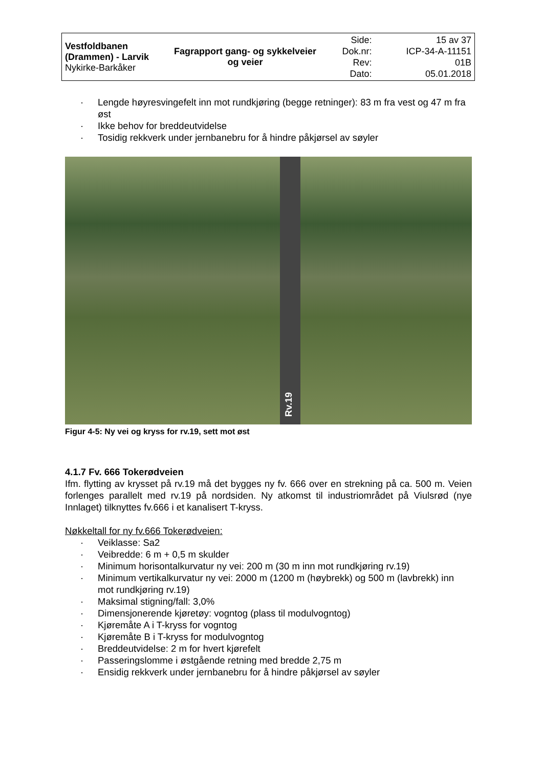| Vestfoldbanen (Drammen) - Larvik Nykirke-Barkåker | Fagrapport gang- og sykkelveier og veier | Side: Dok.nr: Rev: Dato: | 15 av 37 ICP-34-A-11151 01B 05.01.2018 |
· Lengde høyresvingefelt inn mot rundkjøring (begge retninger): 83 m fra vest og 47 m fra øst
· Ikke behov for breddeutvidelse
· Tosidig rekkverk under jernbanebru for å hindre påkjørsel av søyler
Rv.19
Figur 4-5: Ny vei og kryss for rv.19, sett mot øst
4.1.7 Fv. 666 Tokerødveien
Ifm. flytting av krysset på rv.19 må det bygges ny fv. 666 over en strekning på ca. 500 m. Veien forlenges parallelt med rv.19 på nordsiden. Ny atkomst til industriområdet på Viulsrød (nye Innlaget) tilknyttes fv.666 i et kanalisert T-kryss.
Nøkkeltall for ny fv.666 Tokerødveien:
· Veiklasse: Sa2
· Veibredde: 6 m + 0,5 m skulder
· Minimum horisontalkurvatur ny vei: 200 m (30 m inn mot rundkjøring rv.19)
· Minimum vertikalkurvatur ny vei: 2000 m (1200 m (høybrekk) og 500 m (lavbrekk) inn mot rundkjøring rv.19)
· Maksimal stigning/fall: 3,0%
· Dimensjonerende kjøretøy: vogntog (plass til modulvogntog)
· Kjøremåte A i T-kryss for vogntog
· Kjøremåte B i T-kryss for modulvogntog
· Breddeutvidelse: 2 m for hvert kjørefelt
· Passeringslomme i østgående retning med bredde 2,75 m
· Ensidig rekkverk under jernbanebru for å hindre påkjørsel av søyler